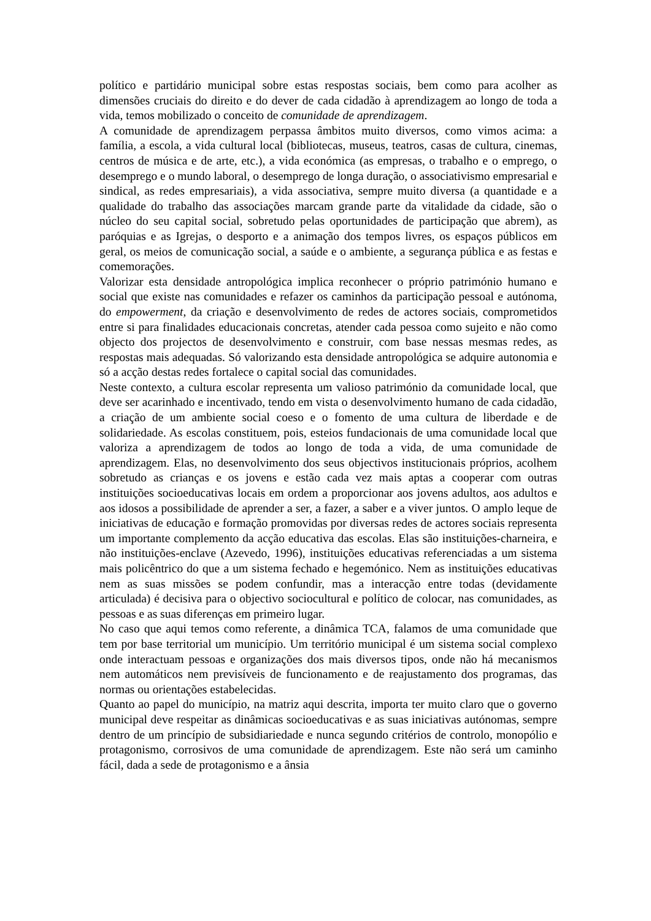político e partidário municipal sobre estas respostas sociais, bem como para acolher as dimensões cruciais do direito e do dever de cada cidadão à aprendizagem ao longo de toda a vida, temos mobilizado o conceito de comunidade de aprendizagem.
A comunidade de aprendizagem perpassa âmbitos muito diversos, como vimos acima: a família, a escola, a vida cultural local (bibliotecas, museus, teatros, casas de cultura, cinemas, centros de música e de arte, etc.), a vida económica (as empresas, o trabalho e o emprego, o desemprego e o mundo laboral, o desemprego de longa duração, o associativismo empresarial e sindical, as redes empresariais), a vida associativa, sempre muito diversa (a quantidade e a qualidade do trabalho das associações marcam grande parte da vitalidade da cidade, são o núcleo do seu capital social, sobretudo pelas oportunidades de participação que abrem), as paróquias e as Igrejas, o desporto e a animação dos tempos livres, os espaços públicos em geral, os meios de comunicação social, a saúde e o ambiente, a segurança pública e as festas e comemorações.
Valorizar esta densidade antropológica implica reconhecer o próprio património humano e social que existe nas comunidades e refazer os caminhos da participação pessoal e autónoma, do empowerment, da criação e desenvolvimento de redes de actores sociais, comprometidos entre si para finalidades educacionais concretas, atender cada pessoa como sujeito e não como objecto dos projectos de desenvolvimento e construir, com base nessas mesmas redes, as respostas mais adequadas. Só valorizando esta densidade antropológica se adquire autonomia e só a acção destas redes fortalece o capital social das comunidades.
Neste contexto, a cultura escolar representa um valioso património da comunidade local, que deve ser acarinhado e incentivado, tendo em vista o desenvolvimento humano de cada cidadão, a criação de um ambiente social coeso e o fomento de uma cultura de liberdade e de solidariedade. As escolas constituem, pois, esteios fundacionais de uma comunidade local que valoriza a aprendizagem de todos ao longo de toda a vida, de uma comunidade de aprendizagem. Elas, no desenvolvimento dos seus objectivos institucionais próprios, acolhem sobretudo as crianças e os jovens e estão cada vez mais aptas a cooperar com outras instituições socioeducativas locais em ordem a proporcionar aos jovens adultos, aos adultos e aos idosos a possibilidade de aprender a ser, a fazer, a saber e a viver juntos. O amplo leque de iniciativas de educação e formação promovidas por diversas redes de actores sociais representa um importante complemento da acção educativa das escolas. Elas são instituições-charneira, e não instituições-enclave (Azevedo, 1996), instituições educativas referenciadas a um sistema mais policêntrico do que a um sistema fechado e hegemónico. Nem as instituições educativas nem as suas missões se podem confundir, mas a interacção entre todas (devidamente articulada) é decisiva para o objectivo sociocultural e político de colocar, nas comunidades, as pessoas e as suas diferenças em primeiro lugar.
No caso que aqui temos como referente, a dinâmica TCA, falamos de uma comunidade que tem por base territorial um município. Um território municipal é um sistema social complexo onde interactuam pessoas e organizações dos mais diversos tipos, onde não há mecanismos nem automáticos nem previsíveis de funcionamento e de reajustamento dos programas, das normas ou orientações estabelecidas.
Quanto ao papel do município, na matriz aqui descrita, importa ter muito claro que o governo municipal deve respeitar as dinâmicas socioeducativas e as suas iniciativas autónomas, sempre dentro de um princípio de subsidiariedade e nunca segundo critérios de controlo, monopólio e protagonismo, corrosivos de uma comunidade de aprendizagem. Este não será um caminho fácil, dada a sede de protagonismo e a ânsia